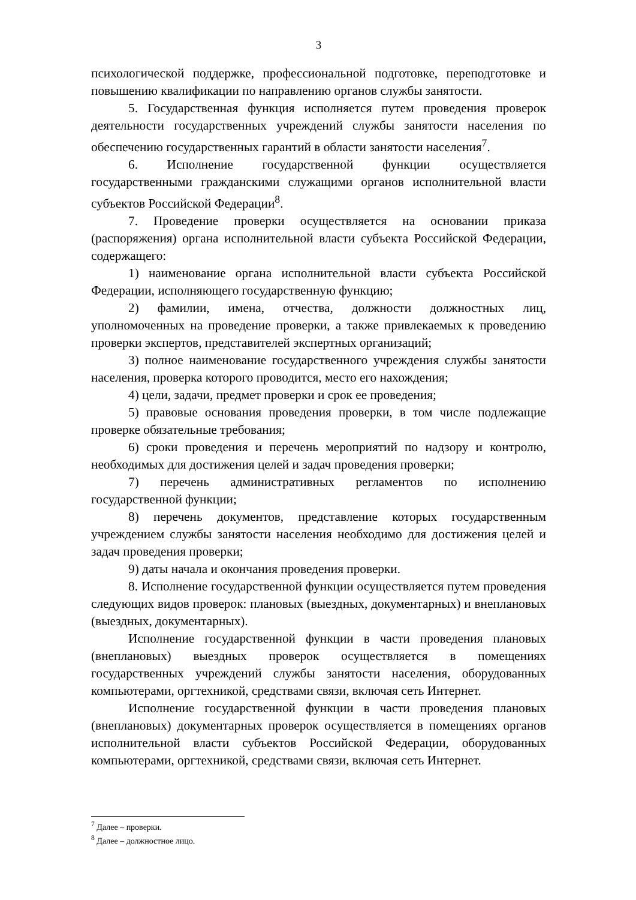3
психологической поддержке, профессиональной подготовке, переподготовке и повышению квалификации по направлению органов службы занятости.
5. Государственная функция исполняется путем проведения проверок деятельности государственных учреждений службы занятости населения по обеспечению государственных гарантий в области занятости населения<sup>7</sup>.
6. Исполнение государственной функции осуществляется государственными гражданскими служащими органов исполнительной власти субъектов Российской Федерации<sup>8</sup>.
7. Проведение проверки осуществляется на основании приказа (распоряжения) органа исполнительной власти субъекта Российской Федерации, содержащего:
1) наименование органа исполнительной власти субъекта Российской Федерации, исполняющего государственную функцию;
2) фамилии, имена, отчества, должности должностных лиц, уполномоченных на проведение проверки, а также привлекаемых к проведению проверки экспертов, представителей экспертных организаций;
3) полное наименование государственного учреждения службы занятости населения, проверка которого проводится, место его нахождения;
4) цели, задачи, предмет проверки и срок ее проведения;
5) правовые основания проведения проверки, в том числе подлежащие проверке обязательные требования;
6) сроки проведения и перечень мероприятий по надзору и контролю, необходимых для достижения целей и задач проведения проверки;
7) перечень административных регламентов по исполнению государственной функции;
8) перечень документов, представление которых государственным учреждением службы занятости населения необходимо для достижения целей и задач проведения проверки;
9) даты начала и окончания проведения проверки.
8. Исполнение государственной функции осуществляется путем проведения следующих видов проверок: плановых (выездных, документарных) и внеплановых (выездных, документарных).
Исполнение государственной функции в части проведения плановых (внеплановых) выездных проверок осуществляется в помещениях государственных учреждений службы занятости населения, оборудованных компьютерами, оргтехникой, средствами связи, включая сеть Интернет.
Исполнение государственной функции в части проведения плановых (внеплановых) документарных проверок осуществляется в помещениях органов исполнительной власти субъектов Российской Федерации, оборудованных компьютерами, оргтехникой, средствами связи, включая сеть Интернет.
<sup>7</sup> Далее – проверки.
<sup>8</sup> Далее – должностное лицо.